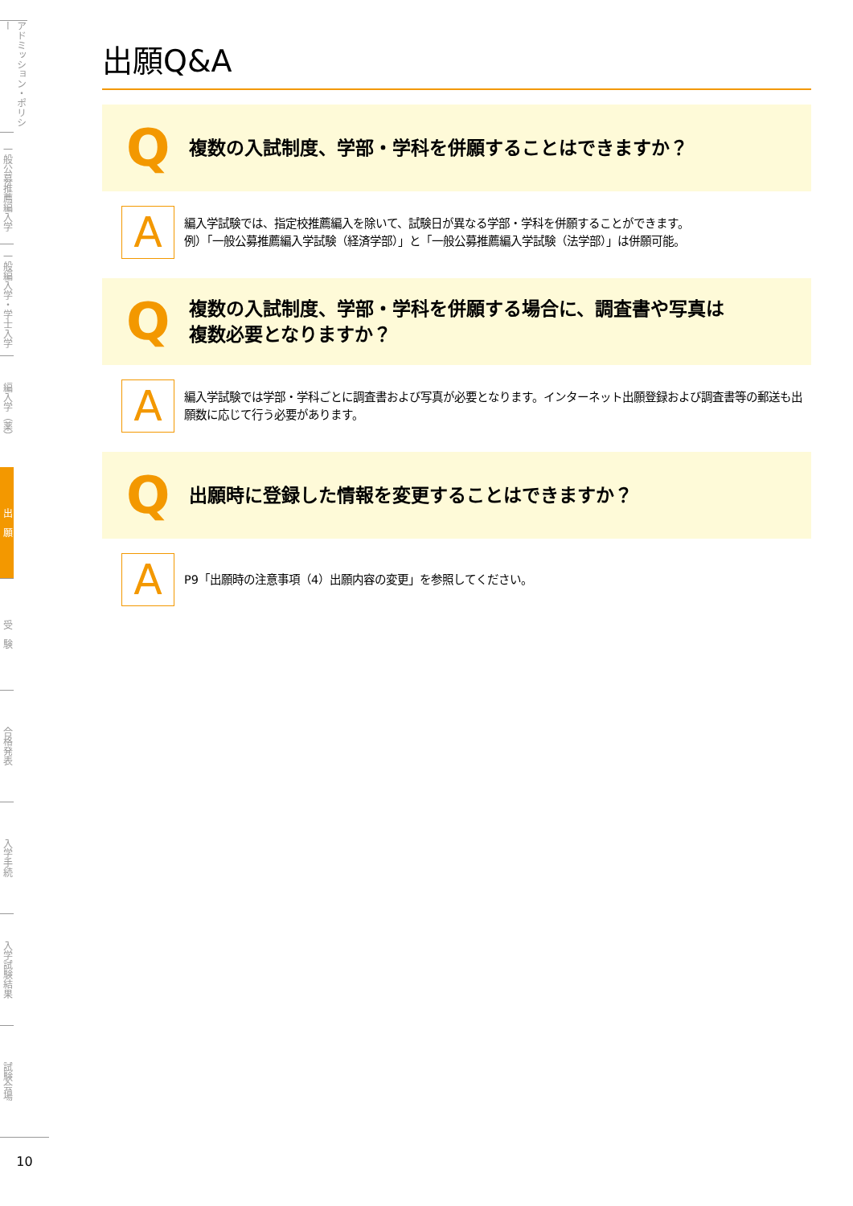アドミッション・ポリシー
一般公募推薦編入学
一般編入学・学士入学
編入学（薬）
出　願
受　験
合格発表
入学手続
入学試験結果
試験会場
10
出願Q&A
Q
複数の入試制度、学部・学科を併願することはできますか？
A
編入学試験では、指定校推薦編入を除いて、試験日が異なる学部・学科を併願することができます。
例）「一般公募推薦編入学試験（経済学部）」と「一般公募推薦編入学試験（法学部）」は併願可能。
Q
複数の入試制度、学部・学科を併願する場合に、調査書や写真は
複数必要となりますか？
A
編入学試験では学部・学科ごとに調査書および写真が必要となります。インターネット出願登録および調査書等の郵送も出願数に応じて行う必要があります。
Q
出願時に登録した情報を変更することはできますか？
A
P9「出願時の注意事項（4）出願内容の変更」を参照してください。